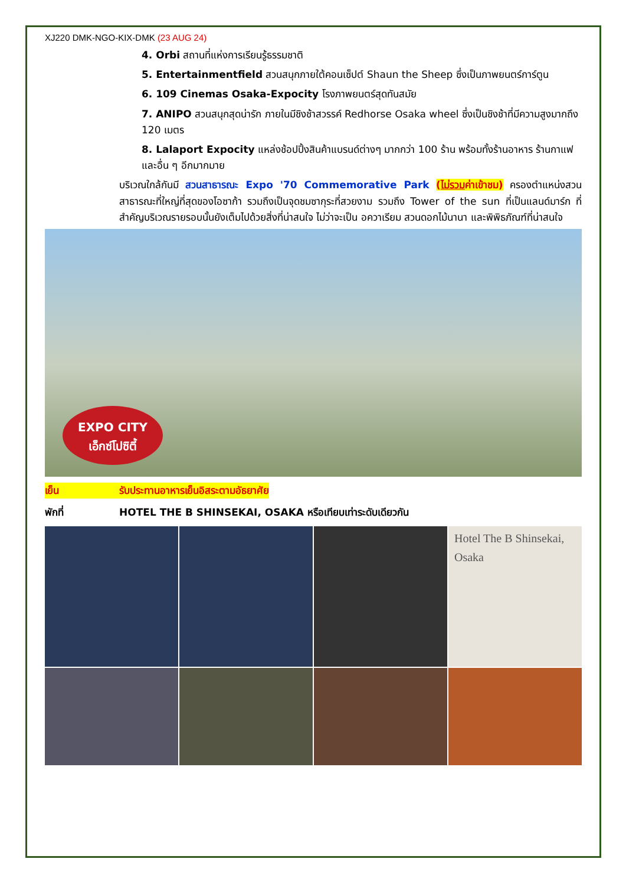XJ220 DMK-NGO-KIX-DMK (23 AUG 24)
4. Orbi สถานที่แห่งการเรียนรู้ธรรมชาติ
5. Entertainmentfield สวนสนุกภายใต้คอนเซ็ปต์ Shaun the Sheep ซึ่งเป็นภาพยนตร์การ์ตูน
6. 109 Cinemas Osaka-Expocity โรงภาพยนตร์สุดทันสมัย
7. ANIPO สวนสนุกสุดน่ารัก ภายในมีชิงช้าสวรรค์ Redhorse Osaka wheel ซึ่งเป็นชิงช้าที่มีความสูงมากถึง 120 เมตร
8. Lalaport Expocity แหล่งช้อปปิ้งสินค้าแบรนด์ต่างๆ มากกว่า 100 ร้าน พร้อมทั้งร้านอาหาร ร้านกาแฟ และอื่น ๆ อีกมากมาย
บริเวณใกล้กันมี สวนสาธารณะ Expo '70 Commemorative Park (ไม่รวมค่าเข้าชม) ครองตำแหน่งสวนสาธารณะที่ใหญ่ที่สุดของโอซาก้า รวมถึงเป็นจุดชมซากุระที่สวยงาม รวมถึง Tower of the sun ที่เป็นแลนด์มาร์ก ที่สำคัญบริเวณรายรอบนั้นยังเต็มไปด้วยสิ่งที่น่าสนใจ ไม่ว่าจะเป็น อควาเรียม สวนดอกไม้นานา และพิพิธภัณฑ์ที่น่าสนใจ
EXPO CITY
เอ็กซ์โปซิตี้
เย็น รับประทานอาหารเย็นอิสระตามอัธยาศัย
พักที่ HOTEL THE B SHINSEKAI, OSAKA หรือเทียบเท่าระดับเดียวกัน
Hotel The B Shinsekai, Osaka